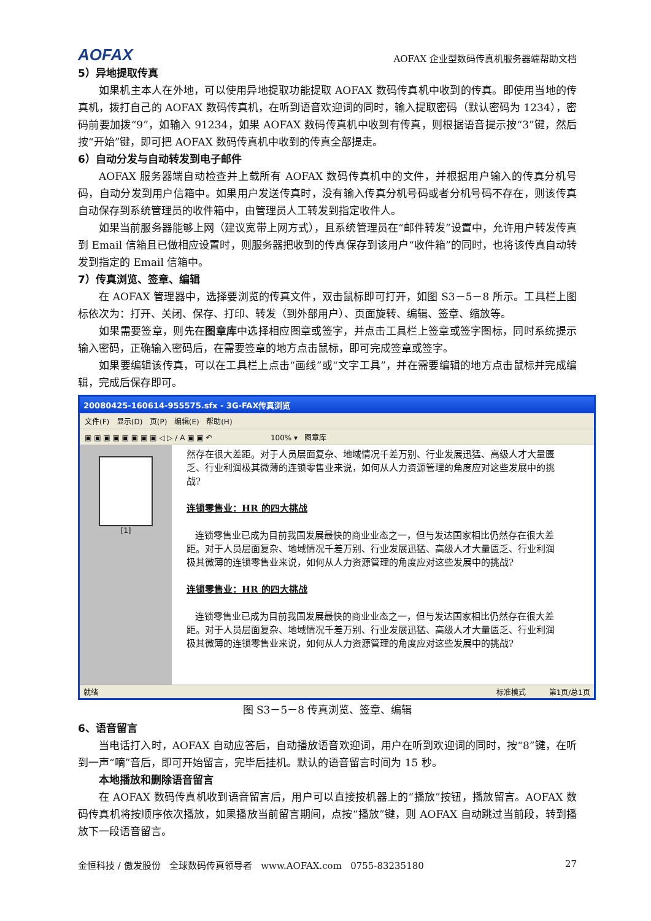AOFAX AOFAX 企业型数码传真机服务器端帮助文档
5）异地提取传真
如果机主本人在外地，可以使用异地提取功能提取 AOFAX 数码传真机中收到的传真。即使用当地的传真机，拨打自己的 AOFAX 数码传真机，在听到语音欢迎词的同时，输入提取密码（默认密码为 1234），密码前要加拨“9”，如输入 91234，如果 AOFAX 数码传真机中收到有传真，则根据语音提示按“3”键，然后按“开始”键，即可把 AOFAX 数码传真机中收到的传真全部提走。
6）自动分发与自动转发到电子邮件
AOFAX 服务器端自动检查并上载所有 AOFAX 数码传真机中的文件，并根据用户输入的传真分机号码，自动分发到用户信箱中。如果用户发送传真时，没有输入传真分机号码或者分机号码不存在，则该传真自动保存到系统管理员的收件箱中，由管理员人工转发到指定收件人。
如果当前服务器能够上网（建议宽带上网方式），且系统管理员在“邮件转发”设置中，允许用户转发传真到 Email 信箱且已做相应设置时，则服务器把收到的传真保存到该用户“收件箱”的同时，也将该传真自动转发到指定的 Email 信箱中。
7）传真浏览、签章、编辑
在 AOFAX 管理器中，选择要浏览的传真文件，双击鼠标即可打开，如图 S3－5－8 所示。工具栏上图标依次为：打开、关闭、保存、打印、转发（到外部用户）、页面旋转、编辑、签章、缩放等。
如果需要签章，则先在图章库中选择相应图章或签字，并点击工具栏上签章或签字图标，同时系统提示输入密码，正确输入密码后，在需要签章的地方点击鼠标，即可完成签章或签字。
如果要编辑该传真，可以在工具栏上点击“画线”或“文字工具”，并在需要编辑的地方点击鼠标并完成编辑，完成后保存即可。
20080425-160614-955575.sfx - 3G-FAX传真浏览
文件(F) 显示(D) 页(P) 编辑(E) 帮助(H)
▣ ▣ ▣ ▣ ▣ ▣ ▣ ▣ ◁ ▷ ∕ A ▣ ▣ ↶ 100% ▾ 图章库
[1]
然存在很大差距。对于人员层面复杂、地域情况千差万别、行业发展迅猛、高级人才大量匮乏、行业利润极其微薄的连锁零售业来说，如何从人力资源管理的角度应对这些发展中的挑战?
连锁零售业：HR 的四大挑战
连锁零售业已成为目前我国发展最快的商业业态之一，但与发达国家相比仍然存在很大差距。对于人员层面复杂、地域情况千差万别、行业发展迅猛、高级人才大量匮乏、行业利润极其微薄的连锁零售业来说，如何从人力资源管理的角度应对这些发展中的挑战?
连锁零售业：HR 的四大挑战
连锁零售业已成为目前我国发展最快的商业业态之一，但与发达国家相比仍然存在很大差距。对于人员层面复杂、地域情况千差万别、行业发展迅猛、高级人才大量匮乏、行业利润极其微薄的连锁零售业来说，如何从人力资源管理的角度应对这些发展中的挑战?
就绪 标准模式 第1页/总1页
图 S3－5－8 传真浏览、签章、编辑
6、语音留言
当电话打入时，AOFAX 自动应答后，自动播放语音欢迎词，用户在听到欢迎词的同时，按“8”键，在听到一声“嘀”音后，即可开始留言，完毕后挂机。默认的语音留言时间为 15 秒。
本地播放和删除语音留言
在 AOFAX 数码传真机收到语音留言后，用户可以直接按机器上的“播放”按钮，播放留言。AOFAX 数码传真机将按顺序依次播放，如果播放当前留言期间，点按“播放”键，则 AOFAX 自动跳过当前段，转到播放下一段语音留言。
金恒科技 / 傲发股份 全球数码传真领导者 www.AOFAX.com 0755-83235180 27